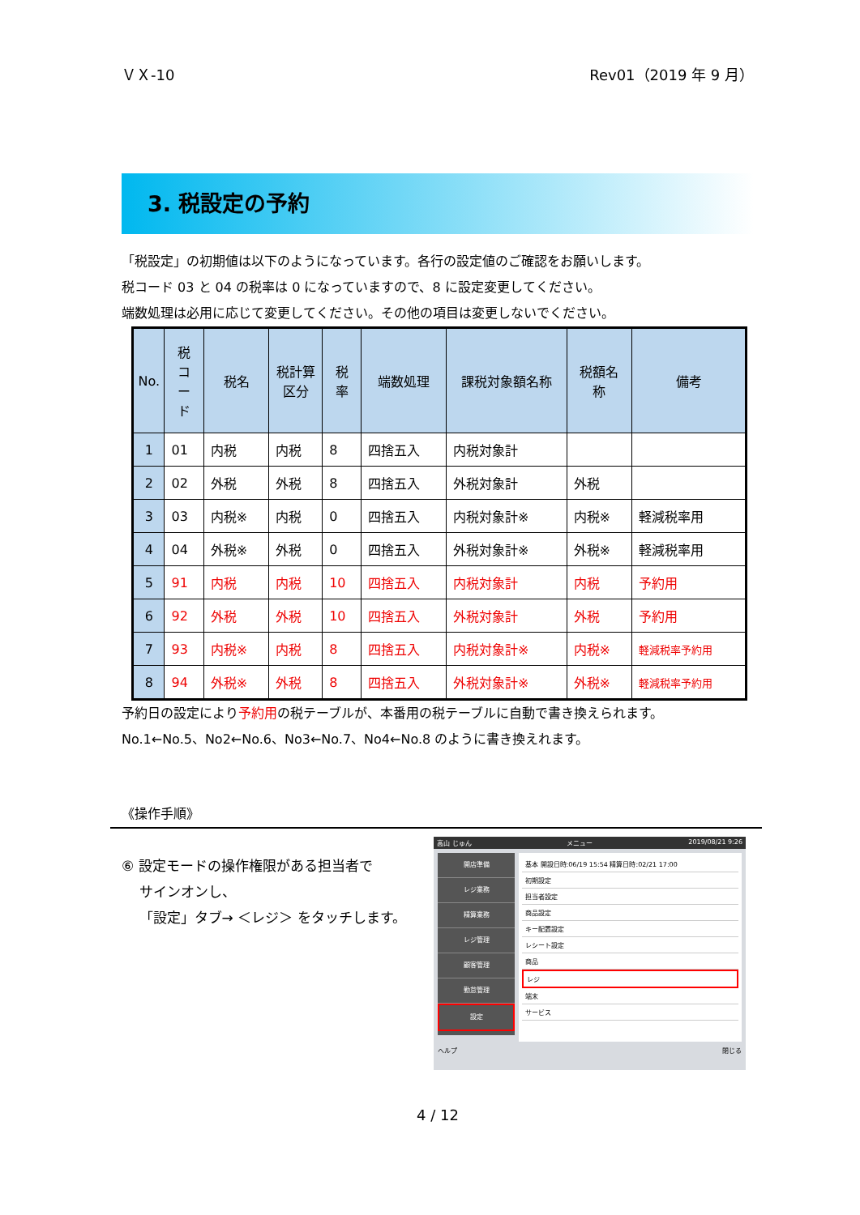ＶＸ-10 Rev01（2019 年 9 月）
3. 税設定の予約
「税設定」の初期値は以下のようになっています。各行の設定値のご確認をお願いします。
税コード 03 と 04 の税率は 0 になっていますので、8 に設定変更してください。
端数処理は必用に応じて変更してください。その他の項目は変更しないでください。
| No. | 税 コ ー ド | 税名 | 税計算 区分 | 税 率 | 端数処理 | 課税対象額名称 | 税額名 称 | 備考 |
| --- | --- | --- | --- | --- | --- | --- | --- | --- |
| 1 | 01 | 内税 | 内税 | 8 | 四捨五入 | 内税対象計 | | |
| 2 | 02 | 外税 | 外税 | 8 | 四捨五入 | 外税対象計 | 外税 | |
| 3 | 03 | 内税※ | 内税 | 0 | 四捨五入 | 内税対象計※ | 内税※ | 軽減税率用 |
| 4 | 04 | 外税※ | 外税 | 0 | 四捨五入 | 外税対象計※ | 外税※ | 軽減税率用 |
| 5 | 91 | 内税 | 内税 | 10 | 四捨五入 | 内税対象計 | 内税 | 予約用 |
| 6 | 92 | 外税 | 外税 | 10 | 四捨五入 | 外税対象計 | 外税 | 予約用 |
| 7 | 93 | 内税※ | 内税 | 8 | 四捨五入 | 内税対象計※ | 内税※ | 軽減税率予約用 |
| 8 | 94 | 外税※ | 外税 | 8 | 四捨五入 | 外税対象計※ | 外税※ | 軽減税率予約用 |
予約日の設定により予約用の税テーブルが、本番用の税テーブルに自動で書き換えられます。
No.1←No.5、No2←No.6、No3←No.7、No4←No.8 のように書き換えれます。
《操作手順》
⑥ 設定モードの操作権限がある担当者で
サインオンし、
「設定」タブ→ ＜レジ＞ をタッチします。
高山 じゅん メニュー 2019/08/21 9:26
開店準備
レジ業務
精算業務
レジ管理
顧客管理
勤怠管理
設定
基本 開設日時:06/19 15:54 精算日時:02/21 17:00
初期設定
担当者設定
商品設定
キー配置設定
レシート設定
商品
レジ
端末
サービス
ヘルプ 閉じる
4 / 12